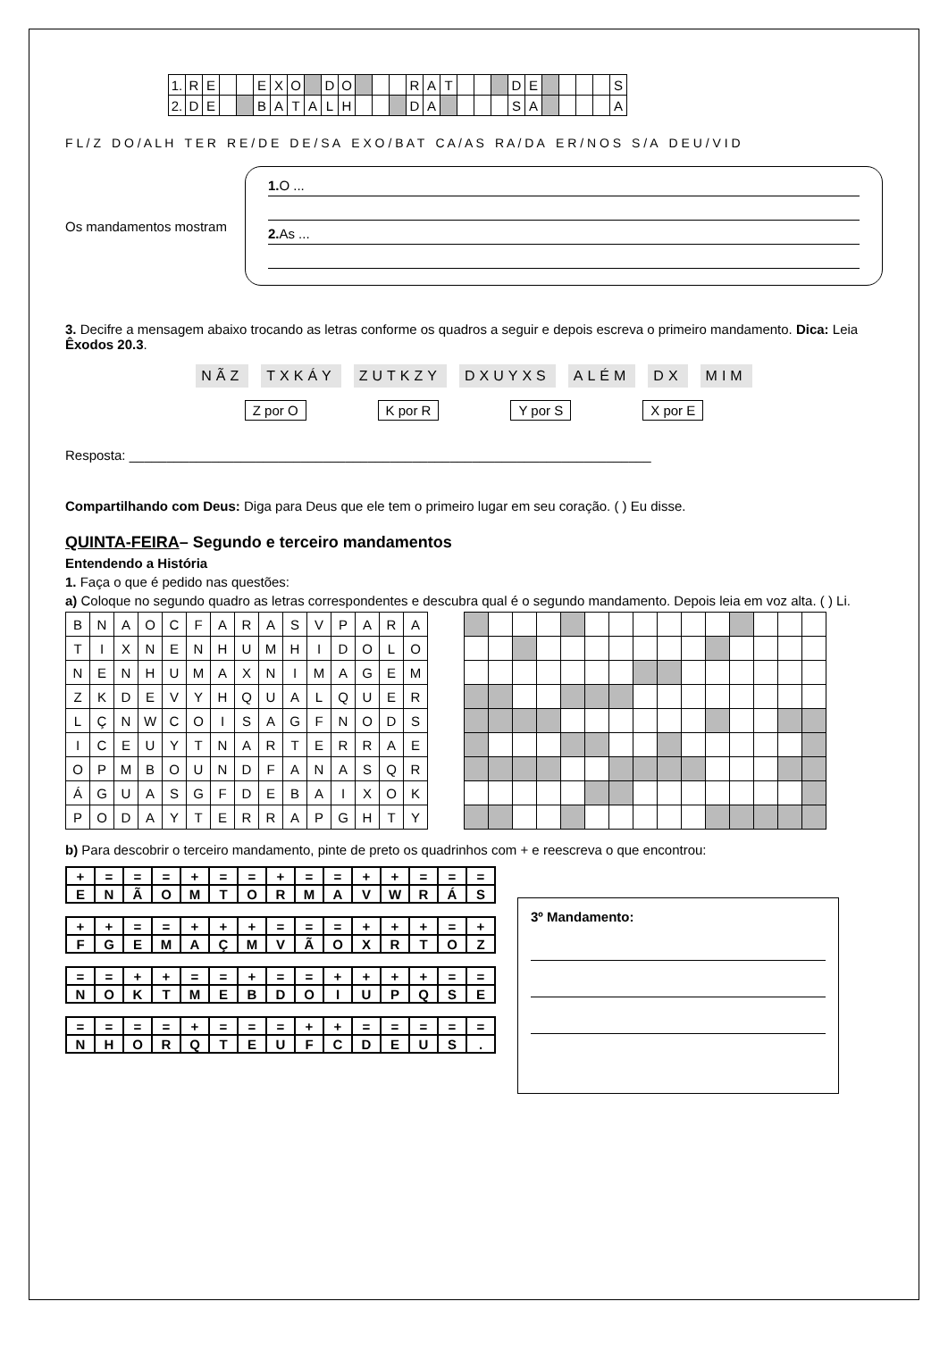| 1. | R | E | | | E | X | O | | D | O | | | | R | A | T | | | | D | E | | | | | S |
| 2. | D | E | | | B | A | T | A | L | H | | | | D | A | | | | | S | A | | | | | A |
F L / Z D O / A L H T E R R E / D E D E / S A E X O / B A T C A / A S R A / D A E R / N O S S / A D E U / V I D
Os mandamentos mostram
1. O ...
2. As ...
3. Decifre a mensagem abaixo trocando as letras conforme os quadros a seguir e depois escreva o primeiro mandamento. Dica: Leia Êxodos 20.3.
NÃZ TXKÁY ZUTKZY DXUYXS ALÉM DX MIM
Z por O K por R Y por S X por E
Resposta: ______________________________________________________________________
Compartilhando com Deus: Diga para Deus que ele tem o primeiro lugar em seu coração. ( ) Eu disse.
QUINTA-FEIRA– Segundo e terceiro mandamentos
Entendendo a História
1. Faça o que é pedido nas questões:
a) Coloque no segundo quadro as letras correspondentes e descubra qual é o segundo mandamento. Depois leia em voz alta. ( ) Li.
| B | N | A | O | C | F | A | R | A | S | V | P | A | R | A |
| T | I | X | N | E | N | H | U | M | H | I | D | O | L | O |
| N | E | N | H | U | M | A | X | N | I | M | A | G | E | M |
| Z | K | D | E | V | Y | H | Q | U | A | L | Q | U | E | R |
| L | Ç | N | W | C | O | I | S | A | G | F | N | O | D | S |
| I | C | E | U | Y | T | N | A | R | T | E | R | R | A | E |
| O | P | M | B | O | U | N | D | F | A | N | A | S | Q | R |
| Á | G | U | A | S | G | F | D | E | B | A | I | X | O | K |
| P | O | D | A | Y | T | E | R | R | A | P | G | H | T | Y |
b) Para descobrir o terceiro mandamento, pinte de preto os quadrinhos com + e reescreva o que encontrou:
| + | = | = | = | + | = | = | + | = | = | + | + | = | = | = |
| E | N | Ã | O | M | T | O | R | M | A | V | W | R | Á | S |
| + | + | = | = | + | + | + | = | = | = | + | + | + | = | + |
| F | G | E | M | A | Ç | M | V | Ã | O | X | R | T | O | Z |
| = | = | + | + | = | = | + | = | = | + | + | + | + | = | = |
| N | O | K | T | M | E | B | D | O | I | U | P | Q | S | E |
| = | = | = | = | + | = | = | = | + | + | = | = | = | = | = |
| N | H | O | R | Q | T | E | U | F | C | D | E | U | S | . |
3º Mandamento: